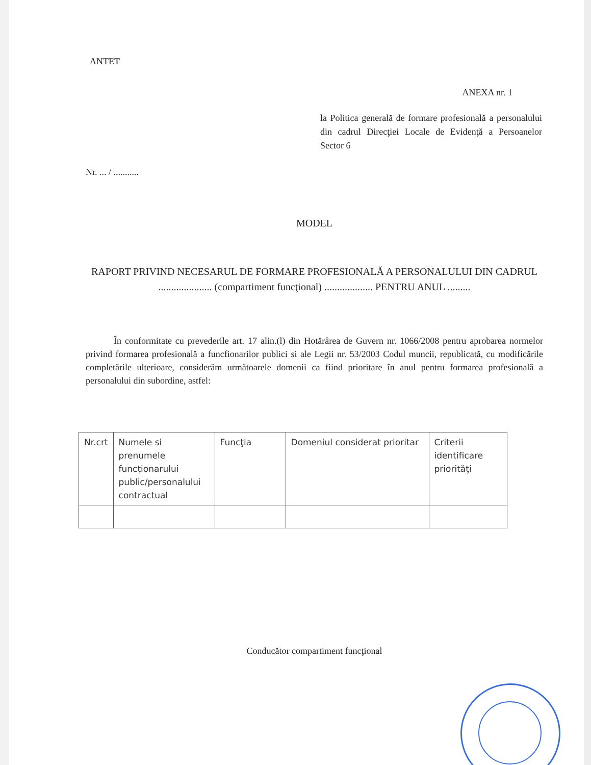ANTET
ANEXA nr. 1
la Politica generală de formare profesională a personalului din cadrul Direcţiei Locale de Evidenţă a Persoanelor Sector 6
Nr. ... / ...........
MODEL
RAPORT PRIVIND NECESARUL DE FORMARE PROFESIONALĂ A PERSONALULUI DIN CADRUL ..................... (compartiment funcţional) ................... PENTRU ANUL .........
În conformitate cu prevederile art. 17 alin.(l) din Hotărârea de Guvern nr. 1066/2008 pentru aprobarea normelor privind formarea profesională a funcfionarilor publici si ale Legii nr. 53/2003 Codul muncii, republicată, cu modificările completările ulterioare, considerăm următoarele domenii ca fiind prioritare în anul pentru formarea profesională a personalului din subordine, astfel:
| Nr.crt | Numele si prenumele funcţionarului public/personalului contractual | Funcţia | Domeniul considerat prioritar | Criterii identificare priorităţi |
Conducător compartiment funcţional